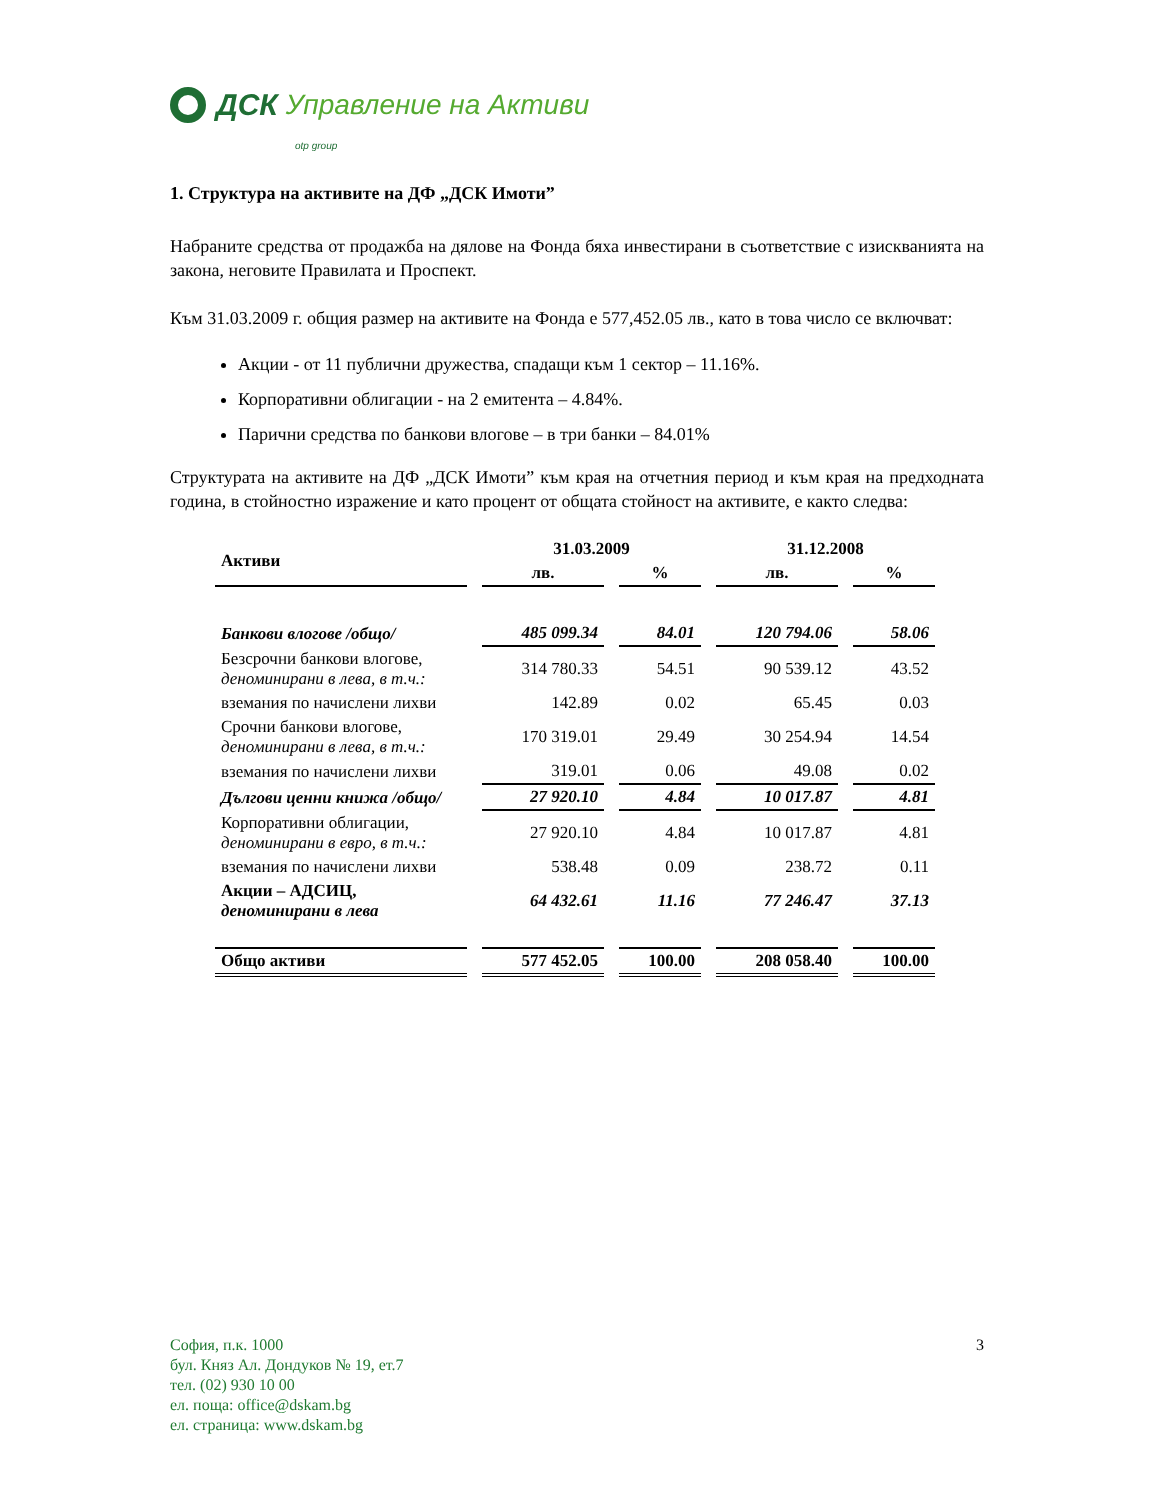ДСК Управление на Активи
otp group
1. Структура на активите на ДФ „ДСК Имоти”
Набраните средства от продажба на дялове на Фонда бяха инвестирани в съответствие с изискванията на закона, неговите Правилата и Проспект.
Към 31.03.2009 г. общия размер на активите на Фонда е 577,452.05 лв., като в това число се включват:
Акции - от 11 публични дружества, спадащи към 1 сектор – 11.16%.
Корпоративни облигации - на 2 емитента – 4.84%.
Парични средства по банкови влогове – в три банки – 84.01%
Структурата на активите на ДФ „ДСК Имоти” към края на отчетния период и към края на предходната година, в стойностно изражение и като процент от общата стойност на активите, е както следва:
| Активи | 31.03.2009 | | 31.12.2008 | |
| --- | --- | --- | --- | --- |
| | лв. | % | лв. | % |
| Банкови влогове /общо/ | 485 099.34 | 84.01 | 120 794.06 | 58.06 |
| Безсрочни банкови влогове, деноминирани в лева, в т.ч.: | 314 780.33 | 54.51 | 90 539.12 | 43.52 |
| вземания по начислени лихви | 142.89 | 0.02 | 65.45 | 0.03 |
| Срочни банкови влогове, деноминирани в лева, в т.ч.: | 170 319.01 | 29.49 | 30 254.94 | 14.54 |
| вземания по начислени лихви | 319.01 | 0.06 | 49.08 | 0.02 |
| Дългови ценни книжа /общо/ | 27 920.10 | 4.84 | 10 017.87 | 4.81 |
| Корпоративни облигации, деноминирани в евро, в т.ч.: | 27 920.10 | 4.84 | 10 017.87 | 4.81 |
| вземания по начислени лихви | 538.48 | 0.09 | 238.72 | 0.11 |
| Акции – АДСИЦ, деноминирани в лева | 64 432.61 | 11.16 | 77 246.47 | 37.13 |
| Общо активи | 577 452.05 | 100.00 | 208 058.40 | 100.00 |
София, п.к. 1000
бул. Княз Ал. Дондуков № 19, ет.7
тел. (02) 930 10 00
ел. поща: office@dskam.bg
ел. страница: www.dskam.bg
3